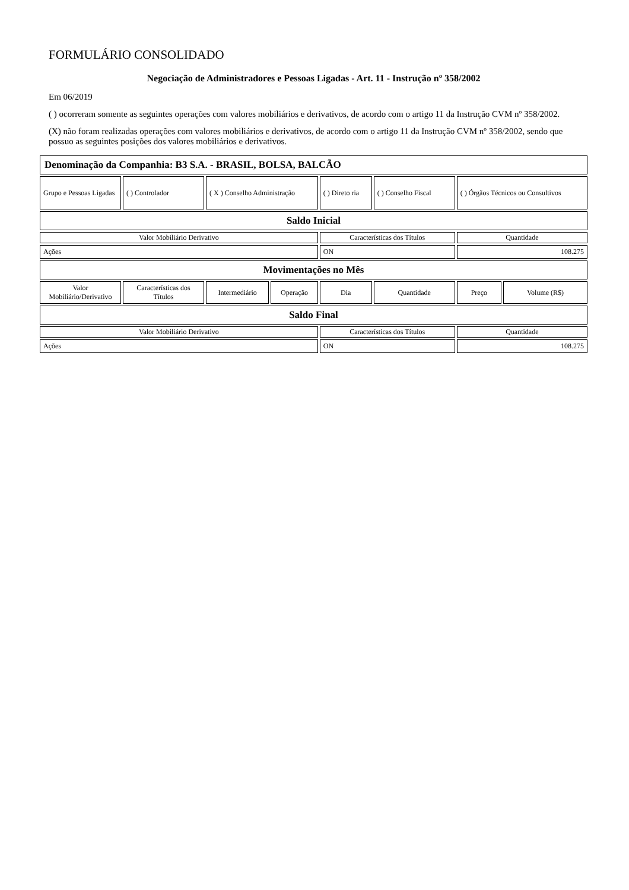FORMULÁRIO CONSOLIDADO
Negociação de Administradores e Pessoas Ligadas - Art. 11 - Instrução nº 358/2002
Em 06/2019
( ) ocorreram somente as seguintes operações com valores mobiliários e derivativos, de acordo com o artigo 11 da Instrução CVM nº 358/2002.
(X) não foram realizadas operações com valores mobiliários e derivativos, de acordo com o artigo 11 da Instrução CVM nº 358/2002, sendo que possuo as seguintes posições dos valores mobiliários e derivativos.
| Denominação da Companhia: B3 S.A. - BRASIL, BOLSA, BALCÃO | | | | | | | |
| Grupo e Pessoas Ligadas | ( ) Controlador | ( X ) Conselho Administração | | ( ) Direto ria | ( ) Conselho Fiscal | ( ) Órgãos Técnicos ou Consultivos | |
| Saldo Inicial | | | | | | | |
| Valor Mobiliário Derivativo | | | | Características dos Títulos | | Quantidade | |
| Ações | | | | ON | | 108.275 | |
| Movimentações no Mês | | | | | | | |
| Valor Mobiliário/Derivativo | Características dos Títulos | Intermediário | Operação | Dia | Quantidade | Preço | Volume (R$) |
| Saldo Final | | | | | | | |
| Valor Mobiliário Derivativo | | | | Características dos Títulos | | Quantidade | |
| Ações | | | | ON | | 108.275 | |